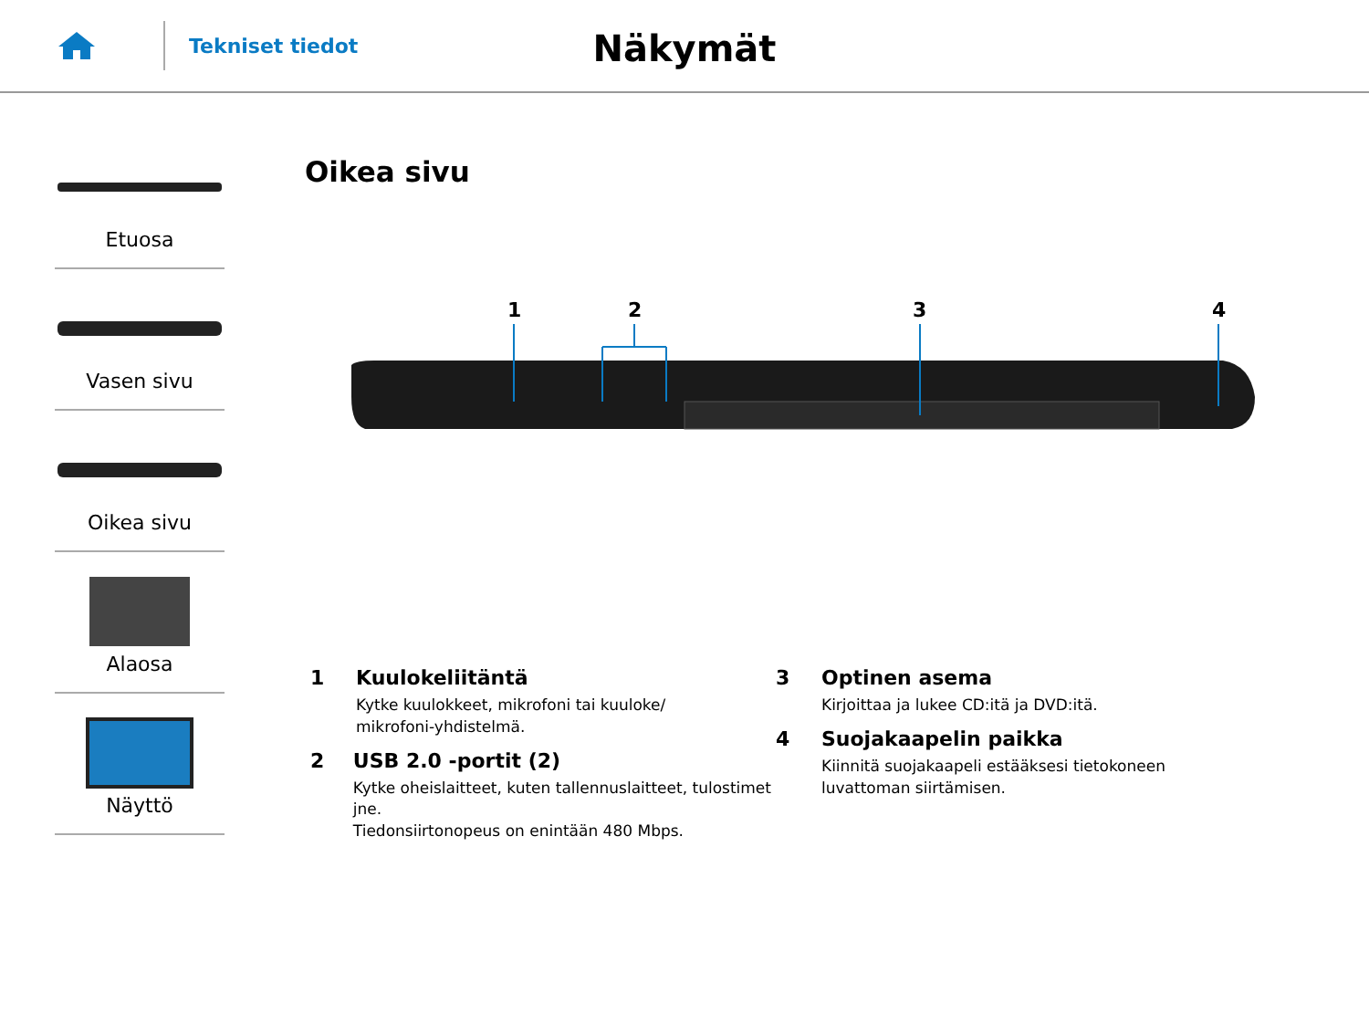Tekniset tiedot
Näkymät
Etuosa
Vasen sivu
Oikea sivu
Alaosa
Näyttö
Oikea sivu
1
2
3
4
1 Kuulokeliitäntä
Kytke kuulokkeet, mikrofoni tai kuuloke/
mikrofoni-yhdistelmä.
2 USB 2.0 -portit (2)
Kytke oheislaitteet, kuten tallennuslaitteet, tulostimet jne.
Tiedonsiirtonopeus on enintään 480 Mbps.
3 Optinen asema
Kirjoittaa ja lukee CD:itä ja DVD:itä.
4 Suojakaapelin paikka
Kiinnitä suojakaapeli estääksesi tietokoneen
luvattoman siirtämisen.